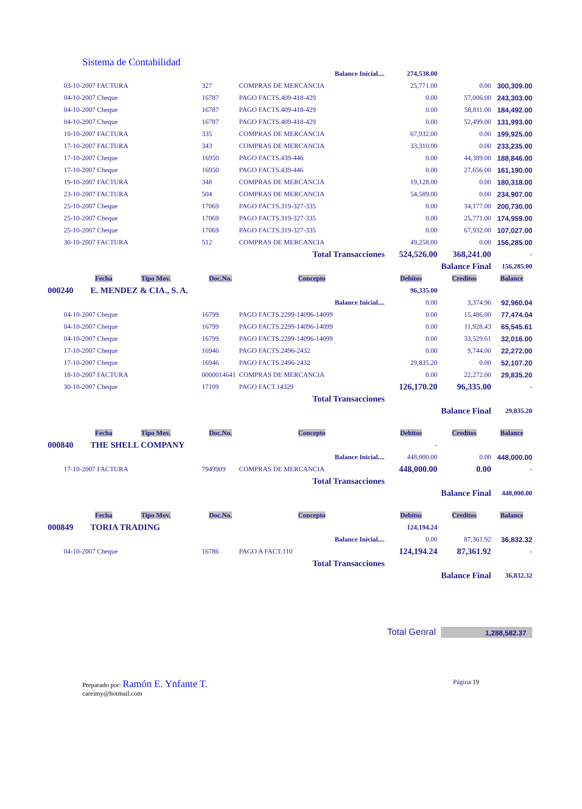Sistema de Contabilidad
| | | | Balance Inicial.... | 274,538.00 | | |
| | 03-10-2007 FACTURA | 327 | COMPRAS DE MERCANCIA | 25,771.00 | 0.00 | 300,309.00 |
| | 04-10-2007 Cheque | 16787 | PAGO FACTS.409-418-429 | 0.00 | 57,006.00 | 243,303.00 |
| | 04-10-2007 Cheque | 16787 | PAGO FACTS.409-418-429 | 0.00 | 58,811.00 | 184,492.00 |
| | 04-10-2007 Cheque | 16787 | PAGO FACTS.409-418-429 | 0.00 | 52,499.00 | 131,993.00 |
| | 10-10-2007 FACTURA | 335 | COMPRAS DE MERCANCIA | 67,932.00 | 0.00 | 199,925.00 |
| | 17-10-2007 FACTURA | 343 | COMPRAS DE MERCANCIA | 33,310.00 | 0.00 | 233,235.00 |
| | 17-10-2007 Cheque | 16950 | PAGO FACTS.439-446 | 0.00 | 44,389.00 | 188,846.00 |
| | 17-10-2007 Cheque | 16950 | PAGO FACTS.439-446 | 0.00 | 27,656.00 | 161,190.00 |
| | 19-10-2007 FACTURA | 348 | COMPRAS DE MERCANCIA | 19,128.00 | 0.00 | 180,318.00 |
| | 23-10-2007 FACTURA | 504 | COMPRAS DE MERCANCIA | 54,589.00 | 0.00 | 234,907.00 |
| | 25-10-2007 Cheque | 17069 | PAGO FACTS.319-327-335 | 0.00 | 34,177.00 | 200,730.00 |
| | 25-10-2007 Cheque | 17069 | PAGO FACTS.319-327-335 | 0.00 | 25,771.00 | 174,959.00 |
| | 25-10-2007 Cheque | 17069 | PAGO FACTS.319-327-335 | 0.00 | 67,932.00 | 107,027.00 |
| | 30-10-2007 FACTURA | 512 | COMPRAS DE MERCANCIA | 49,258.00 | 0.00 | 156,285.00 |
| | | | Total Transacciones | 524,526.00 | 368,241.00 | - |
| | | | | | Balance Final | 156,285.00 |
| | Fecha Tipo Mov. | Doc.No. | Concepto | Debitos | Creditos | Balance |
| 000240 E. MENDEZ & CIA., S. A. | | | | 96,335.00 | | |
| | | | Balance Inicial.... | 0.00 | 3,374.96 | 92,960.04 |
| | 04-10-2007 Cheque | 16799 | PAGO FACTS.2299-14096-14099 | 0.00 | 15,486.00 | 77,474.04 |
| | 04-10-2007 Cheque | 16799 | PAGO FACTS.2299-14096-14099 | 0.00 | 11,928.43 | 65,545.61 |
| | 04-10-2007 Cheque | 16799 | PAGO FACTS.2299-14096-14099 | 0.00 | 33,529.61 | 32,016.00 |
| | 17-10-2007 Cheque | 16946 | PAGO FACTS.2496-2432 | 0.00 | 9,744.00 | 22,272.00 |
| | 17-10-2007 Cheque | 16946 | PAGO FACTS.2496-2432 | 29,835.20 | 0.00 | 52,107.20 |
| | 18-10-2007 FACTURA | 0000014641 | COMPRAS DE MERCANCIA | 0.00 | 22,272.00 | 29,835.20 |
| | 30-10-2007 Cheque | 17109 | PAGO FACT.14329 | 126,170.20 | 96,335.00 | - |
| | | | Total Transacciones | | | |
| | | | | | Balance Final | 29,835.20 |
| | Fecha Tipo Mov. | Doc.No. | Concepto | Debitos | Creditos | Balance |
| 000840 THE SHELL COMPANY | | | | - | | |
| | | | Balance Inicial.... | 448,000.00 | 0.00 | 448,000.00 |
| | 17-10-2007 FACTURA | 7949909 | COMPRAS DE MERCANCIA | 448,000.00 | 0.00 | - |
| | | | Total Transacciones | | | |
| | | | | | Balance Final | 448,000.00 |
| | Fecha Tipo Mov. | Doc.No. | Concepto | Debitos | Creditos | Balance |
| 000849 TORIA TRADING | | | | 124,194.24 | | |
| | | | Balance Inicial.... | 0.00 | 87,361.92 | 36,832.32 |
| | 04-10-2007 Cheque | 16786 | PAGO A FACT.110 | 124,194.24 | 87,361.92 | - |
| | | | Total Transacciones | | | |
| | | | | | Balance Final | 36,832.32 |
Total Genral 1,288,582.37
Preparado por: Ramón E. Ynfante T.
careimy@hotmail.com
Página 19